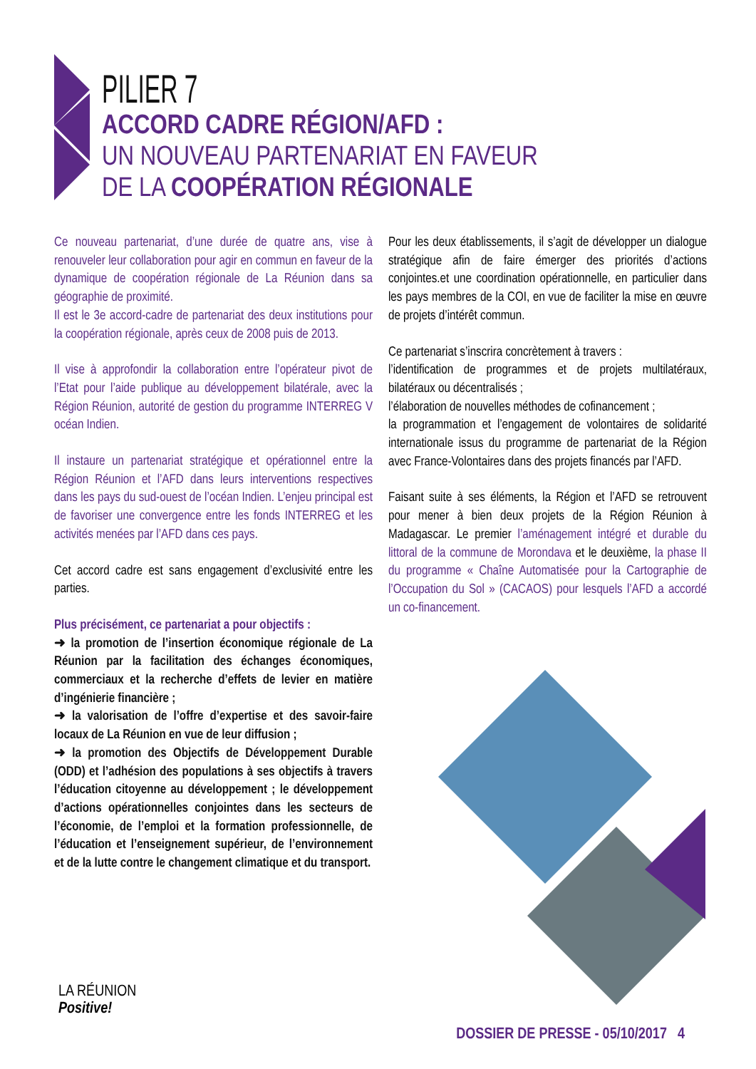PILIER 7
ACCORD CADRE RÉGION/AFD :
UN NOUVEAU PARTENARIAT EN FAVEUR
DE LA COOPÉRATION RÉGIONALE
Ce nouveau partenariat, d’une durée de quatre ans, vise à renouveler leur collaboration pour agir en commun en faveur de la dynamique de coopération régionale de La Réunion dans sa géographie de proximité.
Il est le 3e accord-cadre de partenariat des deux institutions pour la coopération régionale, après ceux de 2008 puis de 2013.
Il vise à approfondir la collaboration entre l’opérateur pivot de l’Etat pour l’aide publique au développement bilatérale, avec la Région Réunion, autorité de gestion du programme INTERREG V océan Indien.
Il instaure un partenariat stratégique et opérationnel entre la Région Réunion et l’AFD dans leurs interventions respectives dans les pays du sud-ouest de l’océan Indien. L’enjeu principal est de favoriser une convergence entre les fonds INTERREG et les activités menées par l’AFD dans ces pays.
Cet accord cadre est sans engagement d’exclusivité entre les parties.
Plus précisément, ce partenariat a pour objectifs :
➜ la promotion de l’insertion économique régionale de La Réunion par la facilitation des échanges économiques, commerciaux et la recherche d’effets de levier en matière d’ingénierie financière ;
➜ la valorisation de l’offre d’expertise et des savoir-faire locaux de La Réunion en vue de leur diffusion ;
➜ la promotion des Objectifs de Développement Durable (ODD) et l’adhésion des populations à ses objectifs à travers l’éducation citoyenne au développement ; le développement d’actions opérationnelles conjointes dans les secteurs de l’économie, de l’emploi et la formation professionnelle, de l’éducation et l’enseignement supérieur, de l’environnement et de la lutte contre le changement climatique et du transport.
Pour les deux établissements, il s’agit de développer un dialogue stratégique afin de faire émerger des priorités d’actions conjointes.et une coordination opérationnelle, en particulier dans les pays membres de la COI, en vue de faciliter la mise en œuvre de projets d’intérêt commun.
Ce partenariat s’inscrira concrètement à travers :
l’identification de programmes et de projets multilatéraux, bilatéraux ou décentralisés ;
l’élaboration de nouvelles méthodes de cofinancement ;
la programmation et l’engagement de volontaires de solidarité internationale issus du programme de partenariat de la Région avec France-Volontaires dans des projets financés par l’AFD.
Faisant suite à ses éléments, la Région et l’AFD se retrouvent pour mener à bien deux projets de la Région Réunion à Madagascar. Le premier l’aménagement intégré et durable du littoral de la commune de Morondava et le deuxième, la phase II du programme « Chaîne Automatisée pour la Cartographie de l’Occupation du Sol » (CACAOS) pour lesquels l’AFD a accordé un co-financement.
LA RÉUNION
Positive!
DOSSIER DE PRESSE - 05/10/2017 4